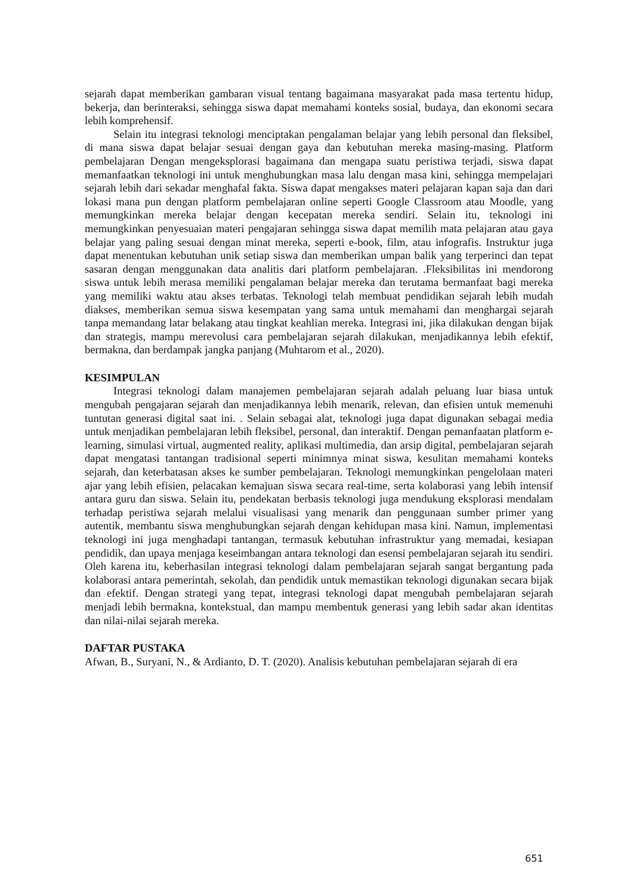sejarah dapat memberikan gambaran visual tentang bagaimana masyarakat pada masa tertentu hidup, bekerja, dan berinteraksi, sehingga siswa dapat memahami konteks sosial, budaya, dan ekonomi secara lebih komprehensif.
Selain itu integrasi teknologi menciptakan pengalaman belajar yang lebih personal dan fleksibel, di mana siswa dapat belajar sesuai dengan gaya dan kebutuhan mereka masing-masing. Platform pembelajaran Dengan mengeksplorasi bagaimana dan mengapa suatu peristiwa terjadi, siswa dapat memanfaatkan teknologi ini untuk menghubungkan masa lalu dengan masa kini, sehingga mempelajari sejarah lebih dari sekadar menghafal fakta. Siswa dapat mengakses materi pelajaran kapan saja dan dari lokasi mana pun dengan platform pembelajaran online seperti Google Classroom atau Moodle, yang memungkinkan mereka belajar dengan kecepatan mereka sendiri. Selain itu, teknologi ini memungkinkan penyesuaian materi pengajaran sehingga siswa dapat memilih mata pelajaran atau gaya belajar yang paling sesuai dengan minat mereka, seperti e-book, film, atau infografis. Instruktur juga dapat menentukan kebutuhan unik setiap siswa dan memberikan umpan balik yang terperinci dan tepat sasaran dengan menggunakan data analitis dari platform pembelajaran. .Fleksibilitas ini mendorong siswa untuk lebih merasa memiliki pengalaman belajar mereka dan terutama bermanfaat bagi mereka yang memiliki waktu atau akses terbatas. Teknologi telah membuat pendidikan sejarah lebih mudah diakses, memberikan semua siswa kesempatan yang sama untuk memahami dan menghargai sejarah tanpa memandang latar belakang atau tingkat keahlian mereka. Integrasi ini, jika dilakukan dengan bijak dan strategis, mampu merevolusi cara pembelajaran sejarah dilakukan, menjadikannya lebih efektif, bermakna, dan berdampak jangka panjang (Muhtarom et al., 2020).
KESIMPULAN
Integrasi teknologi dalam manajemen pembelajaran sejarah adalah peluang luar biasa untuk mengubah pengajaran sejarah dan menjadikannya lebih menarik, relevan, dan efisien untuk memenuhi tuntutan generasi digital saat ini. . Selain sebagai alat, teknologi juga dapat digunakan sebagai media untuk menjadikan pembelajaran lebih fleksibel, personal, dan interaktif. Dengan pemanfaatan platform e-learning, simulasi virtual, augmented reality, aplikasi multimedia, dan arsip digital, pembelajaran sejarah dapat mengatasi tantangan tradisional seperti minimnya minat siswa, kesulitan memahami konteks sejarah, dan keterbatasan akses ke sumber pembelajaran. Teknologi memungkinkan pengelolaan materi ajar yang lebih efisien, pelacakan kemajuan siswa secara real-time, serta kolaborasi yang lebih intensif antara guru dan siswa. Selain itu, pendekatan berbasis teknologi juga mendukung eksplorasi mendalam terhadap peristiwa sejarah melalui visualisasi yang menarik dan penggunaan sumber primer yang autentik, membantu siswa menghubungkan sejarah dengan kehidupan masa kini. Namun, implementasi teknologi ini juga menghadapi tantangan, termasuk kebutuhan infrastruktur yang memadai, kesiapan pendidik, dan upaya menjaga keseimbangan antara teknologi dan esensi pembelajaran sejarah itu sendiri. Oleh karena itu, keberhasilan integrasi teknologi dalam pembelajaran sejarah sangat bergantung pada kolaborasi antara pemerintah, sekolah, dan pendidik untuk memastikan teknologi digunakan secara bijak dan efektif. Dengan strategi yang tepat, integrasi teknologi dapat mengubah pembelajaran sejarah menjadi lebih bermakna, kontekstual, dan mampu membentuk generasi yang lebih sadar akan identitas dan nilai-nilai sejarah mereka.
DAFTAR PUSTAKA
Afwan, B., Suryani, N., & Ardianto, D. T. (2020). Analisis kebutuhan pembelajaran sejarah di era
651